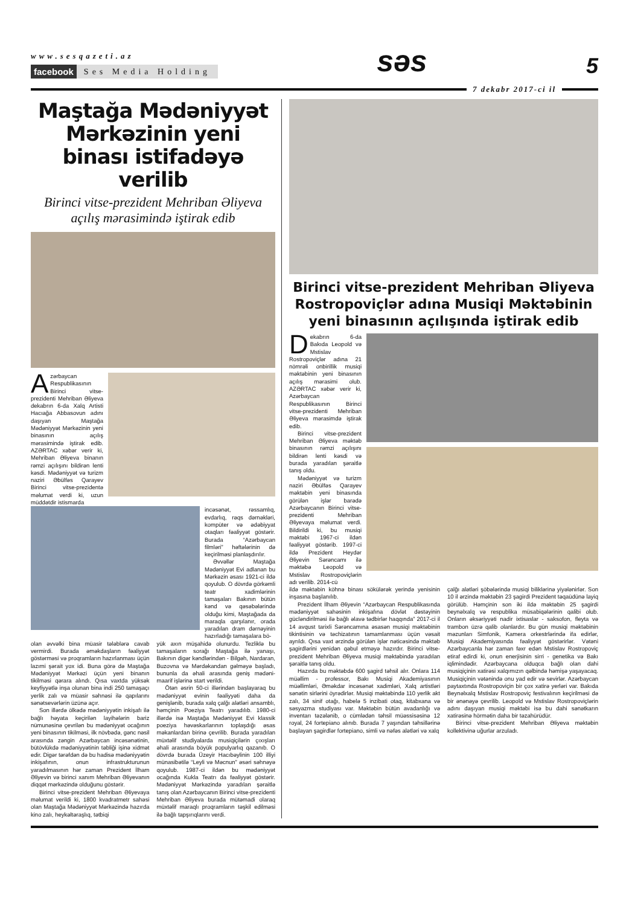www.sesqazeti.az
facebook Ses Media Holding
səs
5
7 dekabr 2017-ci il
Maştağa Mədəniyyət Mərkəzinin yeni binası istifadəyə verilib
Birinci vitse-prezident Mehriban Əliyeva açılış mərasimində iştirak edib
Azərbaycan Respublikasının Birinci vitse-prezidenti Mehriban Əliyeva dekabrın 6-da Xalq Artisti Hacıağa Abbasovun adını daşıyan Maştağa Mədəniyyət Mərkəzinin yeni binasının açılış mərasimində iştirak edib. AZƏRTAC xəbər verir ki, Mehriban Əliyeva binanın rəmzi açılışını bildirən lenti kəsdi. Mədəniyyət və turizm naziri Əbülfəs Qarayev Birinci vitse-prezidentə məlumat verdi ki, uzun müddətdir istismarda
incəsənət, rəssamlıq, evdarlıq, rəqs dərnəkləri, kompüter və ədəbiyyat otaqları fəaliyyət göstərir. Burada “Azərbaycan filmləri” həftələrinin də keçirilməsi planlaşdırılır.
Əvvəllər Maştağa Mədəniyyət Evi adlanan bu Mərkəzin əsası 1921-ci ildə qoyulub. O dövrdə görkəmli teatr xadimlərinin tamaşaları Bakının bütün kənd və qəsəbələrində olduğu kimi, Maştağada da maraqla qarşılanır, orada yaradılan dram dərnəyinin hazırladığı tamaşalara bö-
olan əvvəlki bina müasir tələblərə cavab vermirdi. Burada əməkdaşların fəaliyyət göstərməsi və proqramların hazırlanması üçün lazımi şərait yox idi. Buna görə də Maştağa Mədəniyyət Mərkəzi üçün yeni binanın tikilməsi qərara alındı. Qısa vaxtda yüksək keyfiyyətlə inşa olunan bina indi 250 tamaşaçı yerlik zalı və müasir səhnəsi ilə qapılarını sənətsevərlərin üzünə açır.
Son illərdə ölkədə mədəniyyətin inkişafı ilə bağlı həyata keçirilən layihələrin bariz nümunəsinə çevrilən bu mədəniyyət ocağının yeni binasının tikilməsi, ilk növbədə, gənc nəsil arasında zəngin Azərbaycan incəsənətinin, bütövlükdə mədəniyyətinin təbliği işinə xidmət edir. Digər tərəfdən də bu hadisə mədəniyyətin inkişafının, onun infrastrukturunun yaradılmasının hər zaman Prezident İlham Əliyevin və birinci xanım Mehriban Əliyevanın diqqət mərkəzində olduğunu göstərir.
Birinci vitse-prezident Mehriban Əliyevaya məlumat verildi ki, 1800 kvadratmetr sahəsi olan Maştağa Mədəniyyət Mərkəzində hazırda kino zalı, heykəltəraşlıq, tətbiqi
yük axın müşahidə olunurdu. Tezliklə bu tamaşaların sorağı Maştağa ilə yanaşı, Bakının digər kəndlərindən - Bilgəh, Nardaran, Buzovna və Mərdəkandan gəlməyə başladı, bununla da əhali arasında geniş mədəni-maarif işlərinə start verildi.
Ötən əsrin 50-ci illərindən başlayaraq bu mədəniyyət evinin fəaliyyəti daha da genişlənib, burada xalq çalğı alətləri ansamblı, həmçinin Poeziya Teatrı yaradılıb. 1980-ci illərdə isə Maştağa Mədəniyyət Evi klassik poeziya həvəskarlarının toplaşdığı əsas məkanlardan birinə çevrilib. Burada yaradılan müxtəlif studiyalarda musiqiçilərin çıxışları əhali arasında böyük populyarlıq qazanıb. O dövrdə burada Üzeyir Hacıbəylinin 100 illiyi münasibətilə “Leyli və Məcnun” əsəri səhnəyə qoyulub. 1987-ci ildən bu mədəniyyət ocağında Kukla Teatrı da fəaliyyət göstərir. Mədəniyyət Mərkəzində yaradılan şəraitlə tanış olan Azərbaycanın Birinci vitse-prezidenti Mehriban Əliyeva burada mütəmadi olaraq müxtəlif maraqlı proqramların təşkil edilməsi ilə bağlı tapşırıqlarını verdi.
Birinci vitse-prezident Mehriban Əliyeva Rostropoviçlər adına Musiqi Məktəbinin yeni binasının açılışında iştirak edib
Dekabrın 6-da Bakıda Leopold və Mstislav Rostropoviçlər adına 21 nömrəli onbirillik musiqi məktəbinin yeni binasının açılış mərasimi olub. AZƏRTAC xəbər verir ki, Azərbaycan Respublikasının Birinci vitse-prezidenti Mehriban Əliyeva mərasimdə iştirak edib.
Birinci vitse-prezident Mehriban Əliyeva məktəb binasının rəmzi açılışını bildirən lenti kəsdi və burada yaradılan şəraitlə tanış oldu.
Mədəniyyət və turizm naziri Əbülfəs Qarayev məktəbin yeni binasında görülən işlər barədə Azərbaycanın Birinci vitse-prezidenti Mehriban Əliyevaya məlumat verdi. Bildirildi ki, bu musiqi məktəbi 1967-ci ildən fəaliyyət göstərib. 1997-ci ildə Prezident Heydər Əliyevin Sərəncamı ilə məktəbə Leopold və Mstislav Rostropoviçlərin adı verilib. 2014-cü
ildə məktəbin köhnə binası sökülərək yerində yenisinin inşasına başlanılıb.
Prezident İlham Əliyevin “Azərbaycan Respublikasında mədəniyyət sahəsinin inkişafına dövlət dəstəyinin gücləndirilməsi ilə bağlı əlavə tədbirlər haqqında” 2017-ci il 14 avqust tarixli Sərəncamına əsasən musiqi məktəbinin tikintisinin və təchizatının tamamlanması üçün vəsait ayrıldı. Qısa vaxt ərzində görülən işlər nəticəsində məktəb şagirdlərini yenidən qəbul etməyə hazırdır. Birinci vitse-prezident Mehriban Əliyeva musiqi məktəbində yaradılan şəraitlə tanış oldu.
Hazırda bu məktəbdə 600 şagird təhsil alır. Onlara 114 müəllim - professor, Bakı Musiqi Akademiyasının müəllimləri, Əməkdar incəsənət xadimləri, Xalq artistləri sənətin sirlərini öyrədirlər. Musiqi məktəbində 110 yerlik akt zalı, 34 sinif otağı, habelə 5 inzibati otaq, kitabxana və səsyazma studiyası var. Məktəbin bütün avadanlığı və inventarı təzələnib, o cümlədən təhsil müəssisəsinə 12 royal, 24 fortepiano alınıb. Burada 7 yaşından təhsillərinə başlayan şagirdlər fortepiano, simli və nəfəs alətləri və xalq
çalğı alətləri şöbələrində musiqi biliklərinə yiyələnirlər. Son 10 il ərzində məktəbin 23 şagirdi Prezident təqaüdünə layiq görülüb. Həmçinin son iki ildə məktəbin 25 şagirdi beynəlxalq və respublika müsabiqələrinin qalibi olub. Onların əksəriyyəti nadir ixtisaslar - saksofon, fleyta və trambon üzrə qalib olanlardır. Bu gün musiqi məktəbinin məzunları Simfonik, Kamera orkestrlərində ifa edirlər, Musiqi Akademiyasında fəaliyyət göstərirlər. Vətəni Azərbaycanla hər zaman fəxr edən Mstislav Rostropoviç etiraf edirdi ki, onun enerjisinin sirri - genetika və Bakı iqlimindədir. Azərbaycana olduqca bağlı olan dahi musiqiçinin xatirəsi xalqımızın qəlbində həmişə yaşayacaq. Musiqiçinin vətənində onu yad edir və sevirlər. Azərbaycan paytaxtında Rostropoviçin bir çox xatirə yerləri var. Bakıda Beynəlxalq Mstislav Rostropoviç festivalının keçirilməsi də bir ənənəyə çevrilib. Leopold və Mstislav Rostropoviçlərin adını daşıyan musiqi məktəbi isə bu dahi sənətkarın xatirəsinə hörmətin daha bir təzahürüdür.
Birinci vitse-prezident Mehriban Əliyeva məktəbin kollektivinə uğurlar arzuladı.